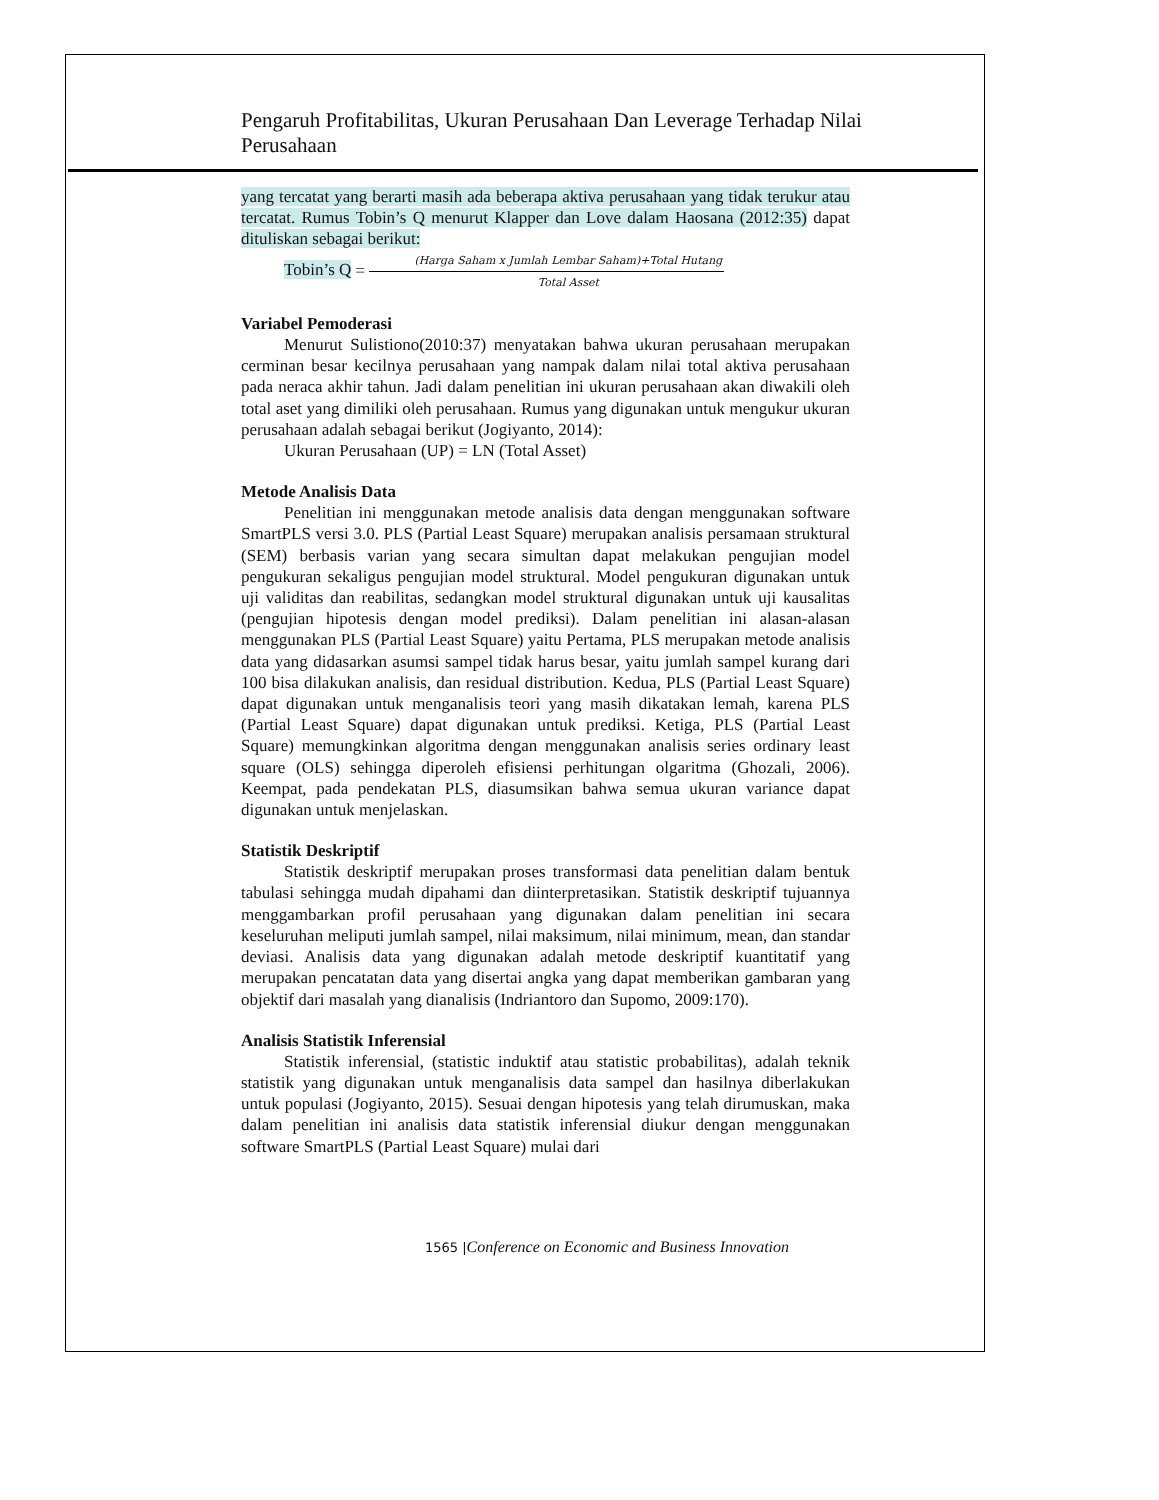Pengaruh Profitabilitas, Ukuran Perusahaan Dan Leverage Terhadap Nilai Perusahaan
yang tercatat yang berarti masih ada beberapa aktiva perusahaan yang tidak terukur atau tercatat. Rumus Tobin’s Q menurut Klapper dan Love dalam Haosana (2012:35) dapat dituliskan sebagai berikut:
Tobin’s Q = (Harga Saham x Jumlah Lembar Saham)+Total Hutang Total Asset
Variabel Pemoderasi
Menurut Sulistiono(2010:37) menyatakan bahwa ukuran perusahaan merupakan cerminan besar kecilnya perusahaan yang nampak dalam nilai total aktiva perusahaan pada neraca akhir tahun. Jadi dalam penelitian ini ukuran perusahaan akan diwakili oleh total aset yang dimiliki oleh perusahaan. Rumus yang digunakan untuk mengukur ukuran perusahaan adalah sebagai berikut (Jogiyanto, 2014):
Ukuran Perusahaan (UP) = LN (Total Asset)
Metode Analisis Data
Penelitian ini menggunakan metode analisis data dengan menggunakan software SmartPLS versi 3.0. PLS (Partial Least Square) merupakan analisis persamaan struktural (SEM) berbasis varian yang secara simultan dapat melakukan pengujian model pengukuran sekaligus pengujian model struktural. Model pengukuran digunakan untuk uji validitas dan reabilitas, sedangkan model struktural digunakan untuk uji kausalitas (pengujian hipotesis dengan model prediksi). Dalam penelitian ini alasan-alasan menggunakan PLS (Partial Least Square) yaitu Pertama, PLS merupakan metode analisis data yang didasarkan asumsi sampel tidak harus besar, yaitu jumlah sampel kurang dari 100 bisa dilakukan analisis, dan residual distribution. Kedua, PLS (Partial Least Square) dapat digunakan untuk menganalisis teori yang masih dikatakan lemah, karena PLS (Partial Least Square) dapat digunakan untuk prediksi. Ketiga, PLS (Partial Least Square) memungkinkan algoritma dengan menggunakan analisis series ordinary least square (OLS) sehingga diperoleh efisiensi perhitungan olgaritma (Ghozali, 2006). Keempat, pada pendekatan PLS, diasumsikan bahwa semua ukuran variance dapat digunakan untuk menjelaskan.
Statistik Deskriptif
Statistik deskriptif merupakan proses transformasi data penelitian dalam bentuk tabulasi sehingga mudah dipahami dan diinterpretasikan. Statistik deskriptif tujuannya menggambarkan profil perusahaan yang digunakan dalam penelitian ini secara keseluruhan meliputi jumlah sampel, nilai maksimum, nilai minimum, mean, dan standar deviasi. Analisis data yang digunakan adalah metode deskriptif kuantitatif yang merupakan pencatatan data yang disertai angka yang dapat memberikan gambaran yang objektif dari masalah yang dianalisis (Indriantoro dan Supomo, 2009:170).
Analisis Statistik Inferensial
Statistik inferensial, (statistic induktif atau statistic probabilitas), adalah teknik statistik yang digunakan untuk menganalisis data sampel dan hasilnya diberlakukan untuk populasi (Jogiyanto, 2015). Sesuai dengan hipotesis yang telah dirumuskan, maka dalam penelitian ini analisis data statistik inferensial diukur dengan menggunakan software SmartPLS (Partial Least Square) mulai dari
1565 |Conference on Economic and Business Innovation